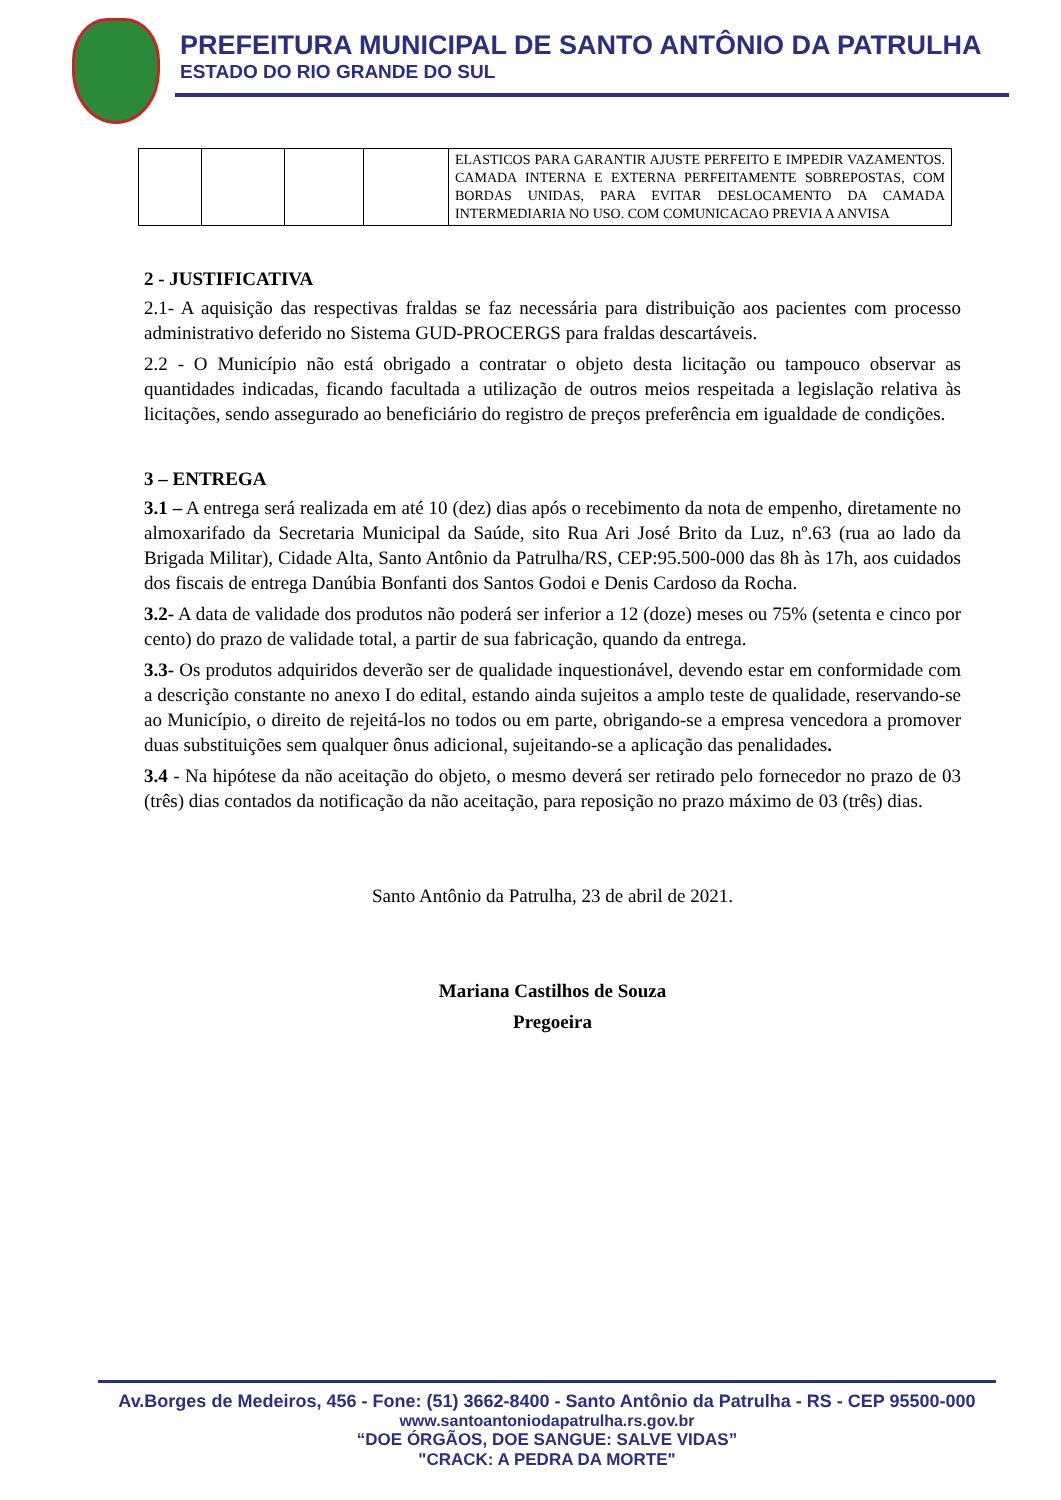PREFEITURA MUNICIPAL DE SANTO ANTÔNIO DA PATRULHA
ESTADO DO RIO GRANDE DO SUL
| | | | | ELASTICOS PARA GARANTIR AJUSTE PERFEITO E IMPEDIR VAZAMENTOS. CAMADA INTERNA E EXTERNA PERFEITAMENTE SOBREPOSTAS, COM BORDAS UNIDAS, PARA EVITAR DESLOCAMENTO DA CAMADA INTERMEDIARIA NO USO. COM COMUNICACAO PREVIA A ANVISA |
2 - JUSTIFICATIVA
2.1- A aquisição das respectivas fraldas se faz necessária para distribuição aos pacientes com processo administrativo deferido no Sistema GUD-PROCERGS para fraldas descartáveis.
2.2 - O Município não está obrigado a contratar o objeto desta licitação ou tampouco observar as quantidades indicadas, ficando facultada a utilização de outros meios respeitada a legislação relativa às licitações, sendo assegurado ao beneficiário do registro de preços preferência em igualdade de condições.
3 – ENTREGA
3.1 – A entrega será realizada em até 10 (dez) dias após o recebimento da nota de empenho, diretamente no almoxarifado da Secretaria Municipal da Saúde, sito Rua Ari José Brito da Luz, nº.63 (rua ao lado da Brigada Militar), Cidade Alta, Santo Antônio da Patrulha/RS, CEP:95.500-000 das 8h às 17h, aos cuidados dos fiscais de entrega Danúbia Bonfanti dos Santos Godoi e Denis Cardoso da Rocha.
3.2- A data de validade dos produtos não poderá ser inferior a 12 (doze) meses ou 75% (setenta e cinco por cento) do prazo de validade total, a partir de sua fabricação, quando da entrega.
3.3- Os produtos adquiridos deverão ser de qualidade inquestionável, devendo estar em conformidade com a descrição constante no anexo I do edital, estando ainda sujeitos a amplo teste de qualidade, reservando-se ao Município, o direito de rejeitá-los no todos ou em parte, obrigando-se a empresa vencedora a promover duas substituições sem qualquer ônus adicional, sujeitando-se a aplicação das penalidades.
3.4 - Na hipótese da não aceitação do objeto, o mesmo deverá ser retirado pelo fornecedor no prazo de 03 (três) dias contados da notificação da não aceitação, para reposição no prazo máximo de 03 (três) dias.
Santo Antônio da Patrulha, 23 de abril de 2021.
Mariana Castilhos de Souza
Pregoeira
Av.Borges de Medeiros, 456 - Fone: (51) 3662-8400 - Santo Antônio da Patrulha - RS - CEP 95500-000
www.santoantoniodapatrulha.rs.gov.br
“DOE ÓRGÃOS, DOE SANGUE: SALVE VIDAS”
"CRACK: A PEDRA DA MORTE"